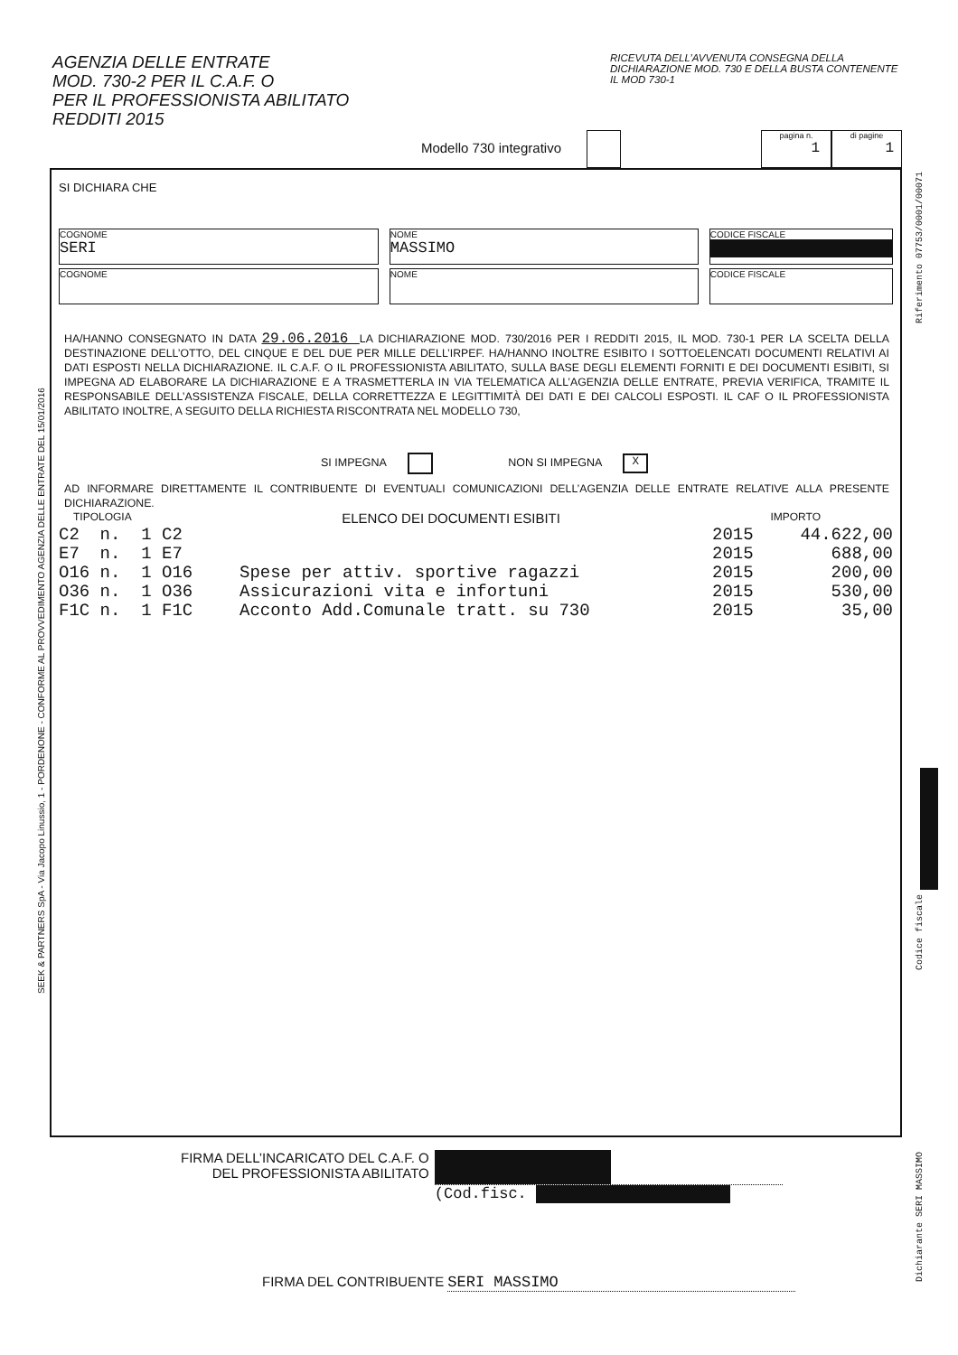AGENZIA DELLE ENTRATE
MOD. 730-2 PER IL C.A.F. O
PER IL PROFESSIONISTA ABILITATO
REDDITI 2015
RICEVUTA DELL’AVVENUTA CONSEGNA DELLA DICHIARAZIONE MOD. 730 E DELLA BUSTA CONTENENTE IL MOD 730-1
Modello 730 integrativo pagina n.
1 di pagine
1
SI DICHIARA CHE
COGNOME
SERI
NOME
MASSIMO
CODICE FISCALE
COGNOME NOME CODICE FISCALE
HA/HANNO CONSEGNATO IN DATA 29.06.2016 LA DICHIARAZIONE MOD. 730/2016 PER I REDDITI 2015, IL MOD. 730-1 PER LA SCELTA DELLA DESTINAZIONE DELL’OTTO, DEL CINQUE E DEL DUE PER MILLE DELL’IRPEF. HA/HANNO INOLTRE ESIBITO I SOTTOELENCATI DOCUMENTI RELATIVI AI DATI ESPOSTI NELLA DICHIARAZIONE. IL C.A.F. O IL PROFESSIONISTA ABILITATO, SULLA BASE DEGLI ELEMENTI FORNITI E DEI DOCUMENTI ESIBITI, SI IMPEGNA AD ELABORARE LA DICHIARAZIONE E A TRASMETTERLA IN VIA TELEMATICA ALL’AGENZIA DELLE ENTRATE, PREVIA VERIFICA, TRAMITE IL RESPONSABILE DELL’ASSISTENZA FISCALE, DELLA CORRETTEZZA E LEGITTIMITÀ DEI DATI E DEI CALCOLI ESPOSTI. IL CAF O IL PROFESSIONISTA ABILITATO INOLTRE, A SEGUITO DELLA RICHIESTA RISCONTRATA NEL MODELLO 730,
SI IMPEGNA NON SI IMPEGNA X
AD INFORMARE DIRETTAMENTE IL CONTRIBUENTE DI EVENTUALI COMUNICAZIONI DELL’AGENZIA DELLE ENTRATE RELATIVE ALLA PRESENTE DICHIARAZIONE.
TIPOLOGIA ELENCO DEI DOCUMENTI ESIBITI IMPORTO
| C2 n. 1 C2 | | 2015 | 44.622,00 |
| E7 n. 1 E7 | | 2015 | 688,00 |
| O16 n. 1 O16 | Spese per attiv. sportive ragazzi | 2015 | 200,00 |
| O36 n. 1 O36 | Assicurazioni vita e infortuni | 2015 | 530,00 |
| F1C n. 1 F1C | Acconto Add.Comunale tratt. su 730 | 2015 | 35,00 |
FIRMA DELL’INCARICATO DEL C.A.F. O
DEL PROFESSIONISTA ABILITATO
(Cod.fisc.
FIRMA DEL CONTRIBUENTE SERI MASSIMO
SEEK & PARTNERS SpA - Via Jacopo Linussio, 1 - PORDENONE - CONFORME AL PROVVEDIMENTO AGENZIA DELLE ENTRATE DEL 15/01/2016
Riferimento 07753/0001/00071
Codice fiscale
Dichiarante SERI MASSIMO